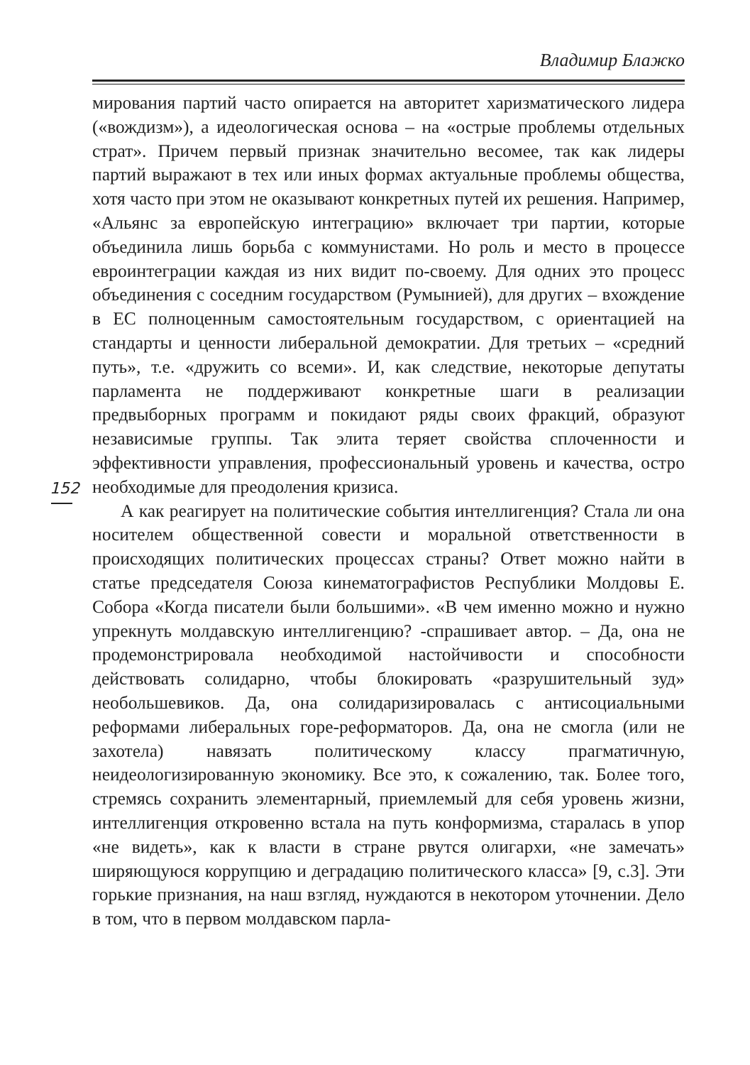Владимир Блажко
152
мирования партий часто опирается на авторитет харизматического лидера («вождизм»), а идеологическая основа – на «острые проблемы отдельных страт». Причем первый признак значительно весомее, так как лидеры партий выражают в тех или иных формах актуальные проблемы общества, хотя часто при этом не оказывают конкретных путей их решения. Например, «Альянс за европейскую интеграцию» включает три партии, которые объединила лишь борьба с коммунистами. Но роль и место в процессе евроинтеграции каждая из них видит по-своему. Для одних это процесс объединения с соседним государством (Румынией), для других – вхождение в ЕС полноценным самостоятельным государством, с ориентацией на стандарты и ценности либеральной демократии. Для третьих – «средний путь», т.е. «дружить со всеми». И, как следствие, некоторые депутаты парламента не поддерживают конкретные шаги в реализации предвыборных программ и покидают ряды своих фракций, образуют независимые группы. Так элита теряет свойства сплоченности и эффективности управления, профессиональный уровень и качества, остро необходимые для преодоления кризиса.
А как реагирует на политические события интеллигенция? Стала ли она носителем общественной совести и моральной ответственности в происходящих политических процессах страны? Ответ можно найти в статье председателя Союза кинематографистов Республики Молдовы Е. Собора «Когда писатели были большими». «В чем именно можно и нужно упрекнуть молдавскую интеллигенцию? -спрашивает автор. – Да, она не продемонстрировала необходимой настойчивости и способности действовать солидарно, чтобы блокировать «разрушительный зуд» необольшевиков. Да, она солидаризировалась с антисоциальными реформами либеральных горе-реформаторов. Да, она не смогла (или не захотела) навязать политическому классу прагматичную, неидеологизированную экономику. Все это, к сожалению, так. Более того, стремясь сохранить элементарный, приемлемый для себя уровень жизни, интеллигенция откровенно встала на путь конформизма, старалась в упор «не видеть», как к власти в стране рвутся олигархи, «не замечать» ширяющуюся коррупцию и деградацию политического класса» [9, с.3]. Эти горькие признания, на наш взгляд, нуждаются в некотором уточнении. Дело в том, что в первом молдавском парла-